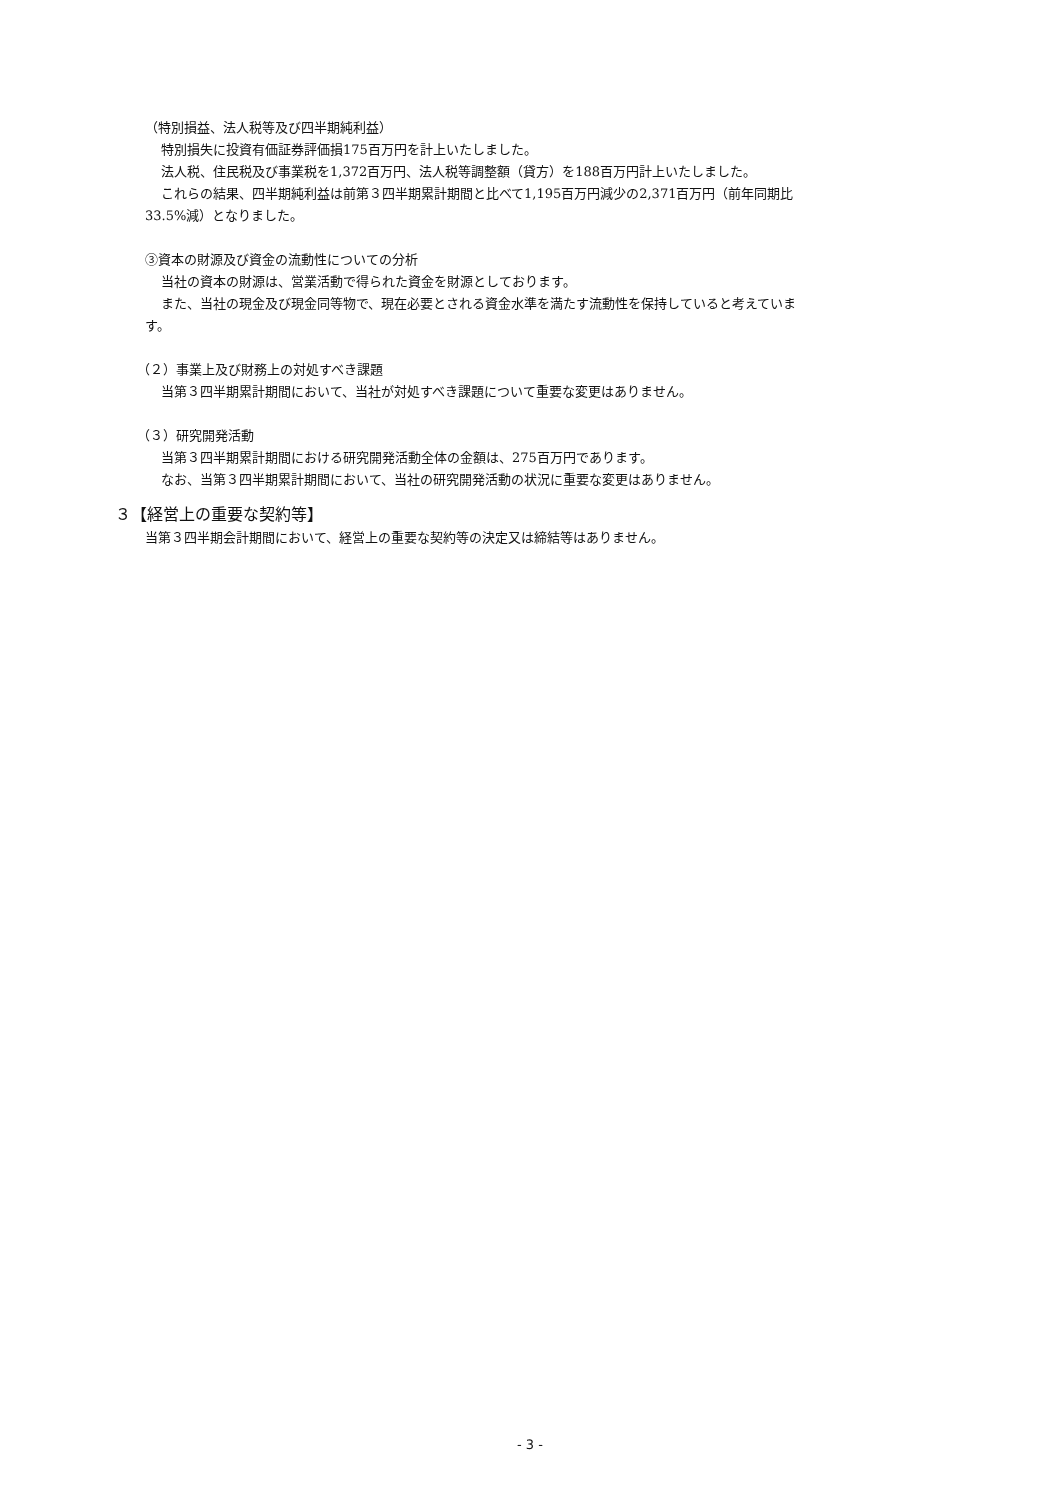（特別損益、法人税等及び四半期純利益）
特別損失に投資有価証券評価損175百万円を計上いたしました。
法人税、住民税及び事業税を1,372百万円、法人税等調整額（貸方）を188百万円計上いたしました。
これらの結果、四半期純利益は前第３四半期累計期間と比べて1,195百万円減少の2,371百万円（前年同期比
33.5%減）となりました。
③資本の財源及び資金の流動性についての分析
当社の資本の財源は、営業活動で得られた資金を財源としております。
また、当社の現金及び現金同等物で、現在必要とされる資金水準を満たす流動性を保持していると考えていま
す。
（２）事業上及び財務上の対処すべき課題
当第３四半期累計期間において、当社が対処すべき課題について重要な変更はありません。
（３）研究開発活動
当第３四半期累計期間における研究開発活動全体の金額は、275百万円であります。
なお、当第３四半期累計期間において、当社の研究開発活動の状況に重要な変更はありません。
３【経営上の重要な契約等】
当第３四半期会計期間において、経営上の重要な契約等の決定又は締結等はありません。
- 3 -